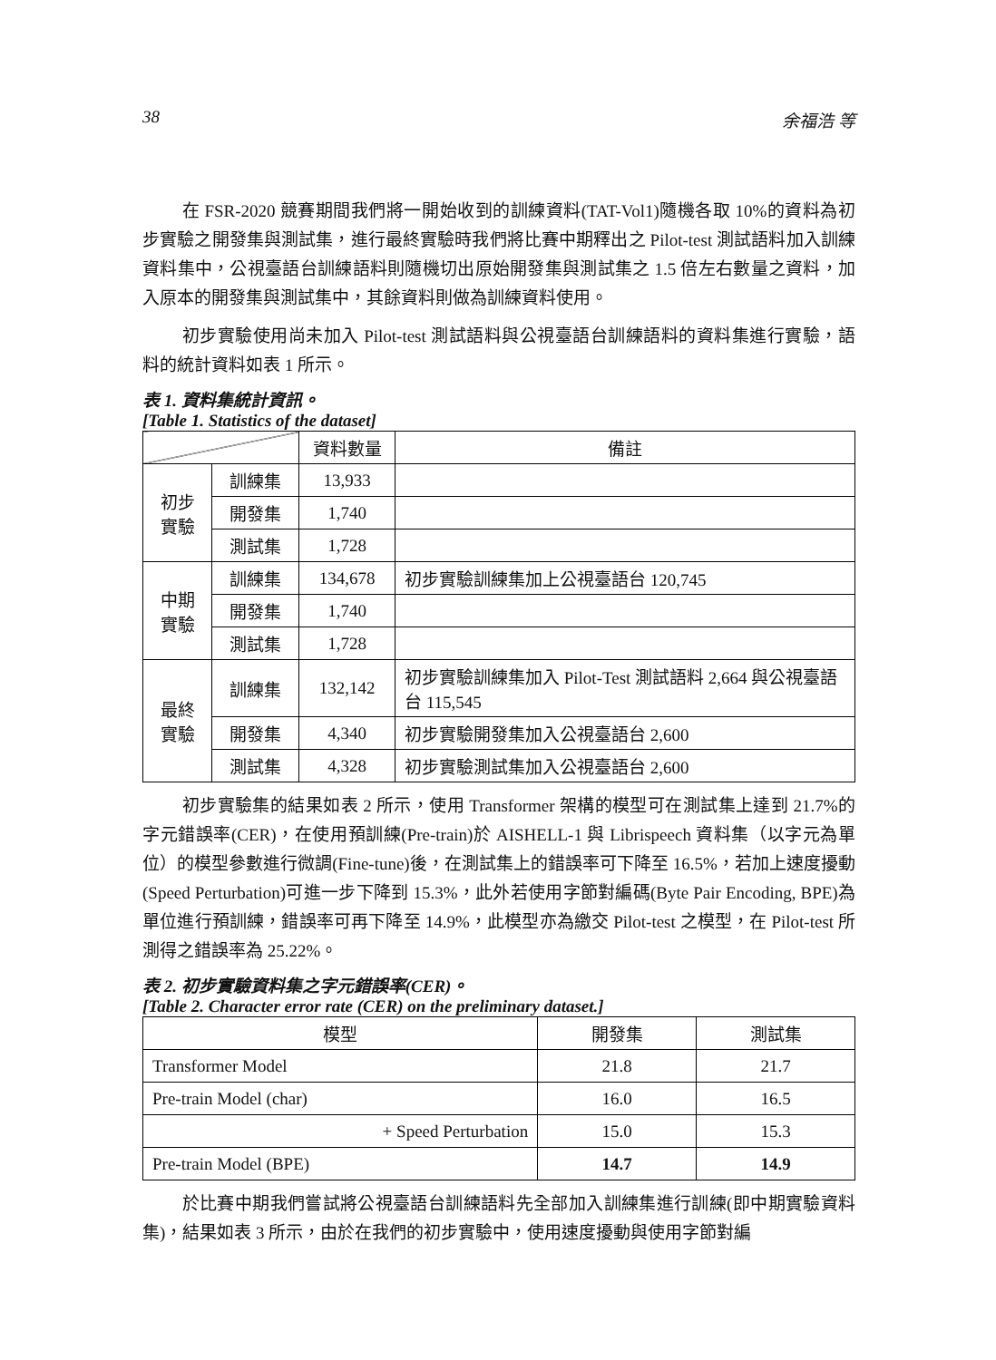38 余福浩 等
在 FSR-2020 競賽期間我們將一開始收到的訓練資料(TAT-Vol1)隨機各取 10%的資料為初步實驗之開發集與測試集，進行最終實驗時我們將比賽中期釋出之 Pilot-test 測試語料加入訓練資料集中，公視臺語台訓練語料則隨機切出原始開發集與測試集之 1.5 倍左右數量之資料，加入原本的開發集與測試集中，其餘資料則做為訓練資料使用。
初步實驗使用尚未加入 Pilot-test 測試語料與公視臺語台訓練語料的資料集進行實驗，語料的統計資料如表 1 所示。
表 1. 資料集統計資訊。
[Table 1. Statistics of the dataset]
| | | 資料數量 | 備註 |
| --- | --- | --- | --- |
| 初步 實驗 | 訓練集 | 13,933 | |
| | 開發集 | 1,740 | |
| | 測試集 | 1,728 | |
| 中期 實驗 | 訓練集 | 134,678 | 初步實驗訓練集加上公視臺語台 120,745 |
| | 開發集 | 1,740 | |
| | 測試集 | 1,728 | |
| 最終 實驗 | 訓練集 | 132,142 | 初步實驗訓練集加入 Pilot-Test 測試語料 2,664 與公視臺語台 115,545 |
| | 開發集 | 4,340 | 初步實驗開發集加入公視臺語台 2,600 |
| | 測試集 | 4,328 | 初步實驗測試集加入公視臺語台 2,600 |
初步實驗集的結果如表 2 所示，使用 Transformer 架構的模型可在測試集上達到 21.7%的字元錯誤率(CER)，在使用預訓練(Pre-train)於 AISHELL-1 與 Librispeech 資料集（以字元為單位）的模型參數進行微調(Fine-tune)後，在測試集上的錯誤率可下降至 16.5%，若加上速度擾動(Speed Perturbation)可進一步下降到 15.3%，此外若使用字節對編碼(Byte Pair Encoding, BPE)為單位進行預訓練，錯誤率可再下降至 14.9%，此模型亦為繳交 Pilot-test 之模型，在 Pilot-test 所測得之錯誤率為 25.22%。
表 2. 初步實驗資料集之字元錯誤率(CER)。
[Table 2. Character error rate (CER) on the preliminary dataset.]
| 模型 | 開發集 | 測試集 |
| --- | --- | --- |
| Transformer Model | 21.8 | 21.7 |
| Pre-train Model (char) | 16.0 | 16.5 |
| + Speed Perturbation | 15.0 | 15.3 |
| Pre-train Model (BPE) | 14.7 | 14.9 |
於比賽中期我們嘗試將公視臺語台訓練語料先全部加入訓練集進行訓練(即中期實驗資料集)，結果如表 3 所示，由於在我們的初步實驗中，使用速度擾動與使用字節對編